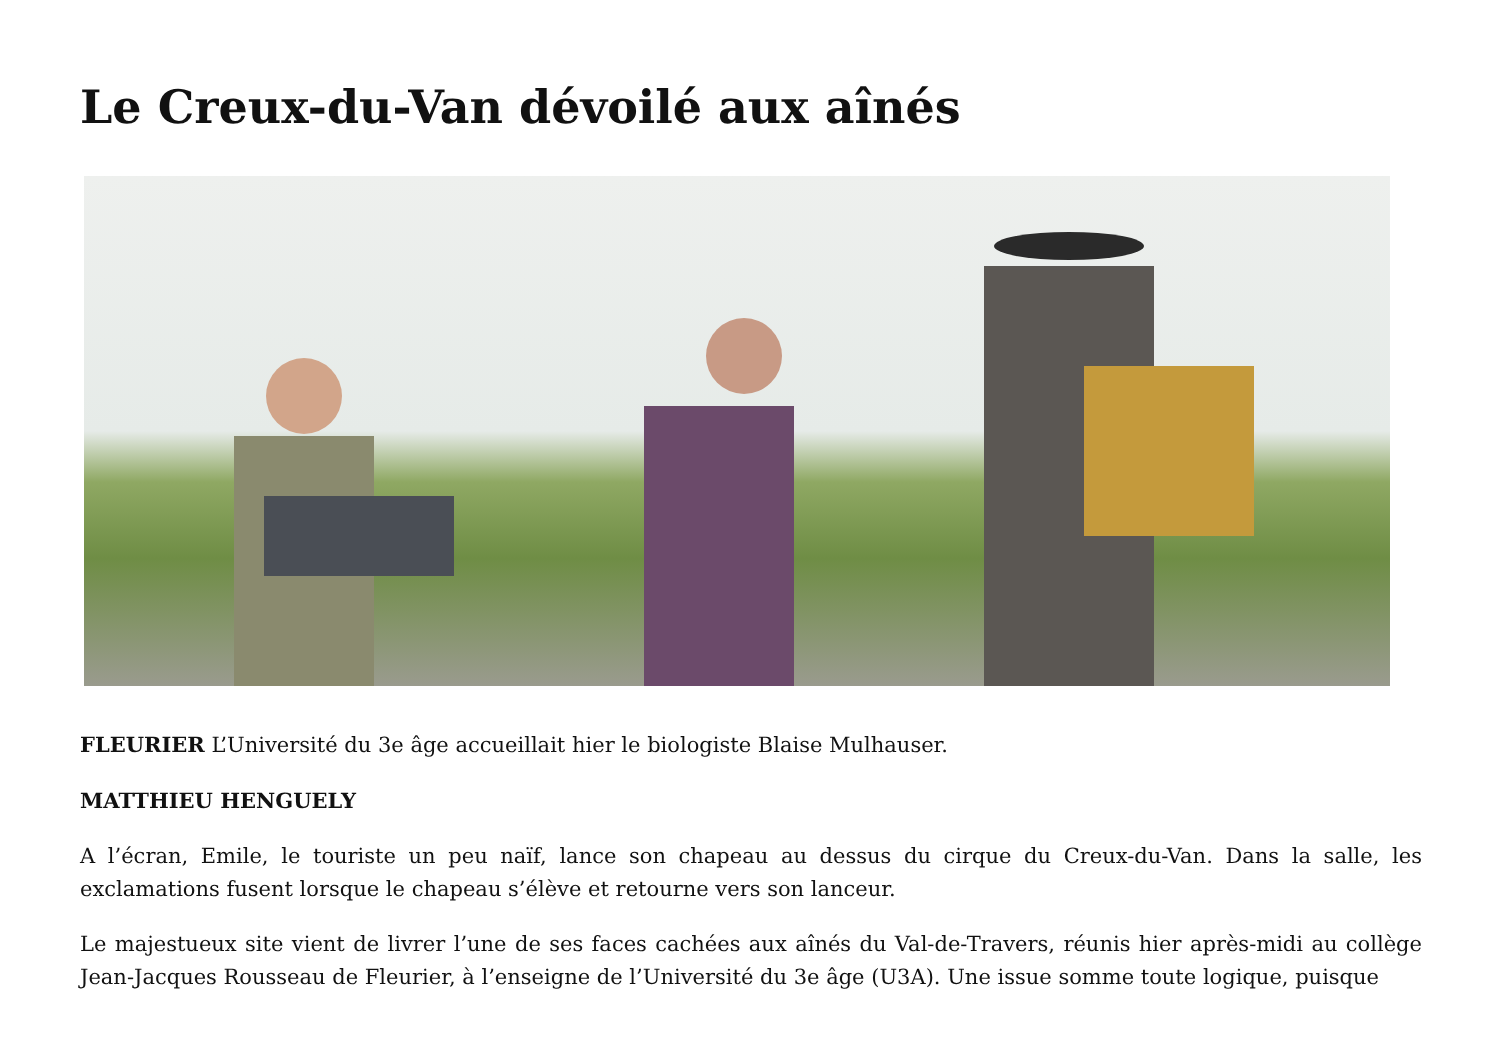Le Creux-du-Van dévoilé aux aînés
FLEURIER L’Université du 3e âge accueillait hier le biologiste Blaise Mulhauser.
MATTHIEU HENGUELY
A l’écran, Emile, le touriste un peu naïf, lance son chapeau au dessus du cirque du Creux-du-Van. Dans la salle, les exclamations fusent lorsque le chapeau s’élève et retourne vers son lanceur.
Le majestueux site vient de livrer l’une de ses faces cachées aux aînés du Val-de-Travers, réunis hier après-midi au collège Jean-Jacques Rousseau de Fleurier, à l’enseigne de l’Université du 3e âge (U3A). Une issue somme toute logique, puisque